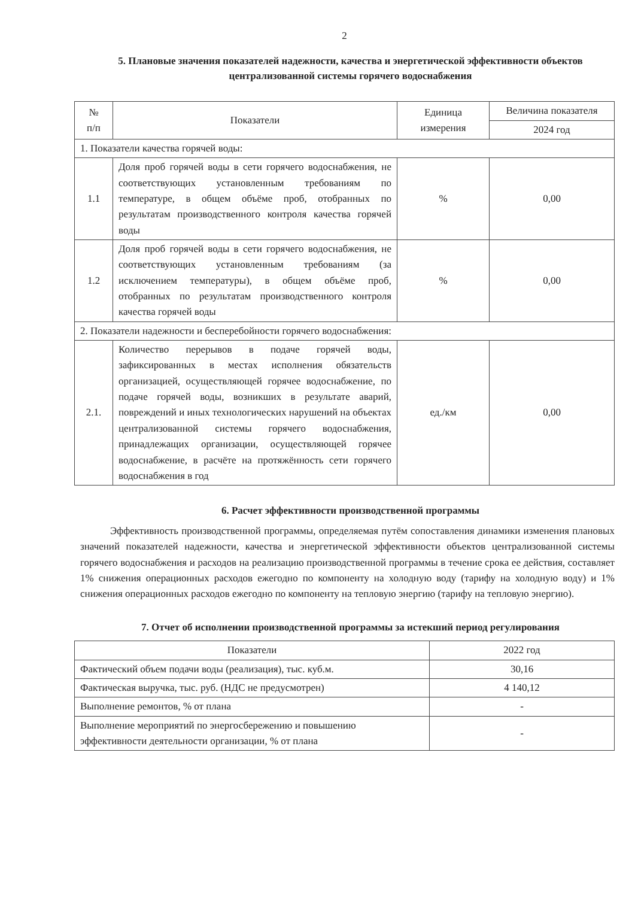2
5. Плановые значения показателей надежности, качества и энергетической эффективности объектов централизованной системы горячего водоснабжения
| № п/п | Показатели | Единица измерения | Величина показателя |
| --- | --- | --- | --- |
| | | | 2024 год |
| 1. Показатели качества горячей воды: | | | |
| 1.1 | Доля проб горячей воды в сети горячего водоснабжения, не соответствующих установленным требованиям по температуре, в общем объёме проб, отобранных по результатам производственного контроля качества горячей воды | % | 0,00 |
| 1.2 | Доля проб горячей воды в сети горячего водоснабжения, не соответствующих установленным требованиям (за исключением температуры), в общем объёме проб, отобранных по результатам производственного контроля качества горячей воды | % | 0,00 |
| 2. Показатели надежности и бесперебойности горячего водоснабжения: | | | |
| 2.1. | Количество перерывов в подаче горячей воды, зафиксированных в местах исполнения обязательств организацией, осуществляющей горячее водоснабжение, по подаче горячей воды, возникших в результате аварий, повреждений и иных технологических нарушений на объектах централизованной системы горячего водоснабжения, принадлежащих организации, осуществляющей горячее водоснабжение, в расчёте на протяжённость сети горячего водоснабжения в год | ед./км | 0,00 |
6. Расчет эффективности производственной программы
Эффективность производственной программы, определяемая путём сопоставления динамики изменения плановых значений показателей надежности, качества и энергетической эффективности объектов централизованной системы горячего водоснабжения и расходов на реализацию производственной программы в течение срока ее действия, составляет 1% снижения операционных расходов ежегодно по компоненту на холодную воду (тарифу на холодную воду) и 1% снижения операционных расходов ежегодно по компоненту на тепловую энергию (тарифу на тепловую энергию).
7. Отчет об исполнении производственной программы за истекший период регулирования
| Показатели | 2022 год |
| --- | --- |
| Фактический объем подачи воды (реализация), тыс. куб.м. | 30,16 |
| Фактическая выручка, тыс. руб. (НДС не предусмотрен) | 4 140,12 |
| Выполнение ремонтов, % от плана | - |
| Выполнение мероприятий по энергосбережению и повышению эффективности деятельности организации, % от плана | - |